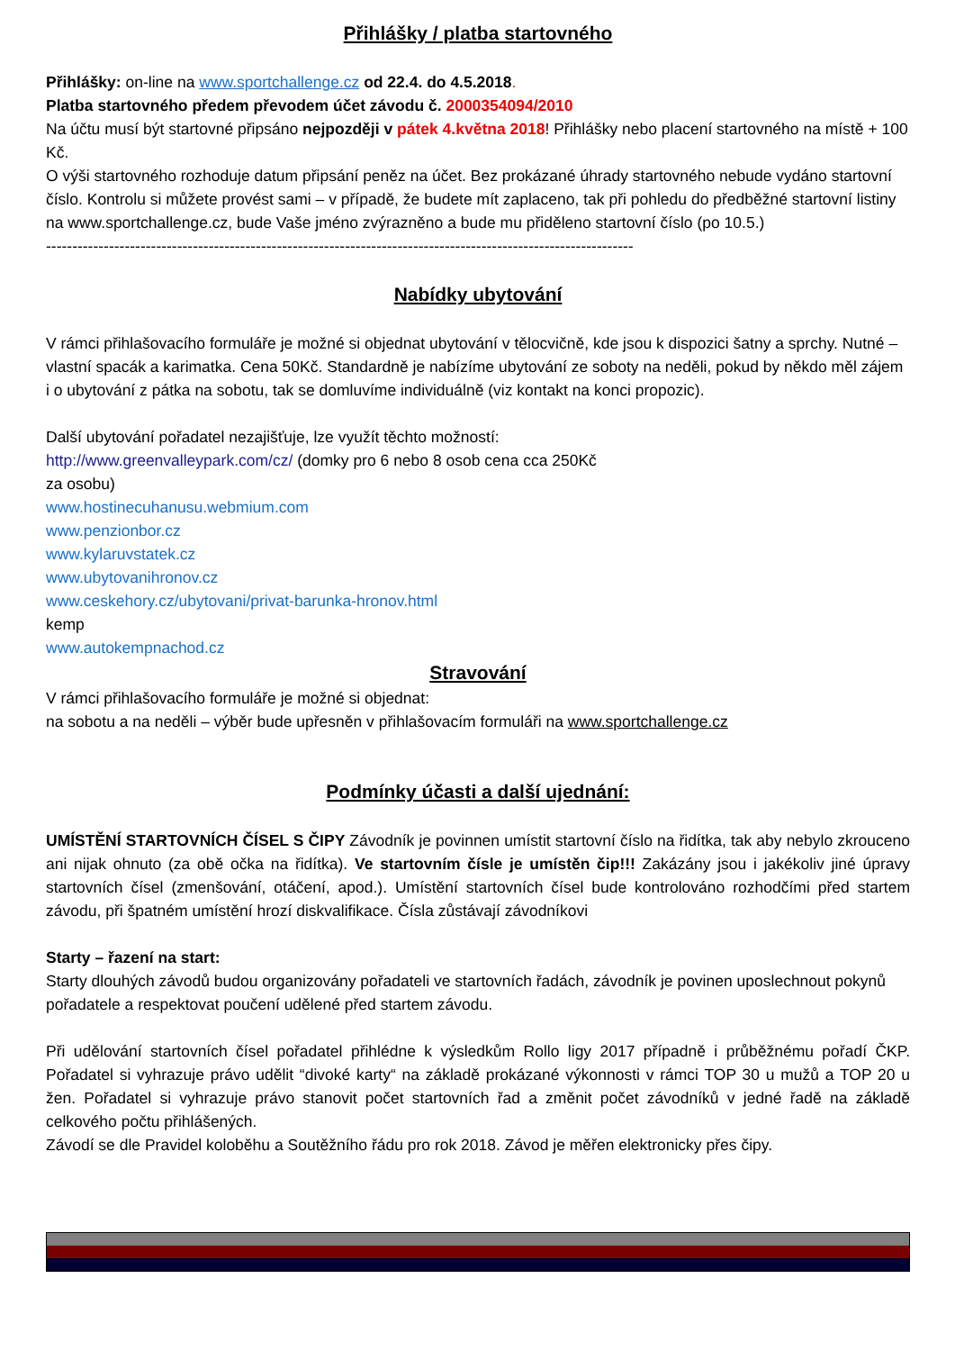Přihlášky / platba startovného
Přihlášky: on-line na www.sportchallenge.cz od 22.4. do 4.5.2018.
Platba startovného předem převodem účet závodu č. 2000354094/2010
Na účtu musí být startovné připsáno nejpozději v pátek 4.května 2018! Přihlášky nebo placení startovného na místě + 100 Kč.
O výši startovného rozhoduje datum připsání peněz na účet. Bez prokázané úhrady startovného nebude vydáno startovní číslo. Kontrolu si můžete provést sami – v případě, že budete mít zaplaceno, tak při pohledu do předběžné startovní listiny na www.sportchallenge.cz, bude Vaše jméno zvýrazněno a bude mu přiděleno startovní číslo (po 10.5.)
----------------------------------------------------------------------------------------------------------------
Nabídky ubytování
V rámci přihlašovacího formuláře je možné si objednat ubytování v tělocvičně, kde jsou k dispozici šatny a sprchy. Nutné – vlastní spacák a karimatka. Cena 50Kč. Standardně je nabízíme ubytování ze soboty na neděli, pokud by někdo měl zájem i o ubytování z pátka na sobotu, tak se domluvíme individuálně (viz kontakt na konci propozic).
Další ubytování pořadatel nezajišťuje, lze využít těchto možností:
http://www.greenvalleypark.com/cz/ (domky pro 6 nebo 8 osob cena cca 250Kč
za osobu)
www.hostinecuhanusu.webmium.com
www.penzionbor.cz
www.kylaruvstatek.cz
www.ubytovanihronov.cz
www.ceskehory.cz/ubytovani/privat-barunka-hronov.html
kemp
www.autokempnachod.cz
Stravování
V rámci přihlašovacího formuláře je možné si objednat:
na sobotu a na neděli – výběr bude upřesněn v přihlašovacím formuláři na www.sportchallenge.cz
Podmínky účasti a další ujednání:
UMÍSTĚNÍ STARTOVNÍCH ČÍSEL S ČIPY Závodník je povinnen umístit startovní číslo na řidítka, tak aby nebylo zkrouceno ani nijak ohnuto (za obě očka na řidítka). Ve startovním čísle je umístěn čip!!! Zakázány jsou i jakékoliv jiné úpravy startovních čísel (zmenšování, otáčení, apod.). Umístění startovních čísel bude kontrolováno rozhodčími před startem závodu, při špatném umístění hrozí diskvalifikace. Čísla zůstávají závodníkovi
Starty – řazení na start:
Starty dlouhých závodů budou organizovány pořadateli ve startovních řadách, závodník je povinen uposlechnout pokynů pořadatele a respektovat poučení udělené před startem závodu.
Při udělování startovních čísel pořadatel přihlédne k výsledkům Rollo ligy 2017 případně i průběžnému pořadí ČKP. Pořadatel si vyhrazuje právo udělit “divoké karty“ na základě prokázané výkonnosti v rámci TOP 30 u mužů a TOP 20 u žen. Pořadatel si vyhrazuje právo stanovit počet startovních řad a změnit počet závodníků v jedné řadě na základě celkového počtu přihlášených.
Závodí se dle Pravidel koloběhu a Soutěžního řádu pro rok 2018. Závod je měřen elektronicky přes čipy.